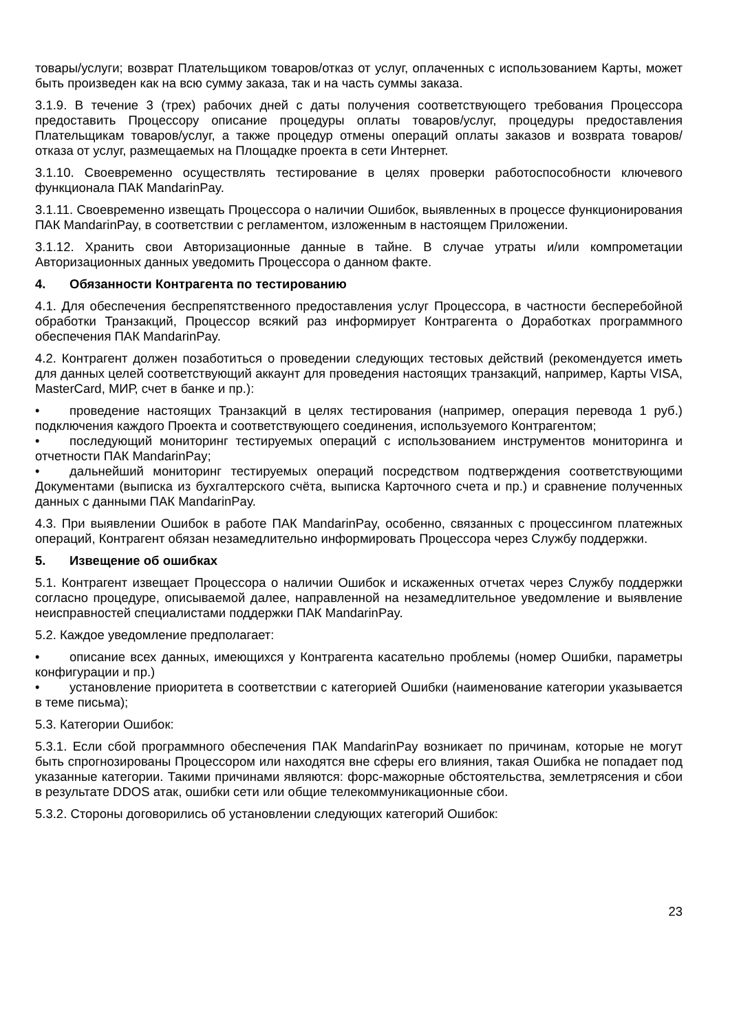товары/услуги; возврат Плательщиком товаров/отказ от услуг, оплаченных с использованием Карты, может быть произведен как на всю сумму заказа, так и на часть суммы заказа.
3.1.9. В течение 3 (трех) рабочих дней с даты получения соответствующего требования Процессора предоставить Процессору описание процедуры оплаты товаров/услуг, процедуры предоставления Плательщикам товаров/услуг, а также процедур отмены операций оплаты заказов и возврата товаров/отказа от услуг, размещаемых на Площадке проекта в сети Интернет.
3.1.10. Своевременно осуществлять тестирование в целях проверки работоспособности ключевого функционала ПАК MandarinPay.
3.1.11. Своевременно извещать Процессора о наличии Ошибок, выявленных в процессе функционирования ПАК MandarinPay, в соответствии с регламентом, изложенным в настоящем Приложении.
3.1.12. Хранить свои Авторизационные данные в тайне. В случае утраты и/или компрометации Авторизационных данных уведомить Процессора о данном факте.
4. Обязанности Контрагента по тестированию
4.1. Для обеспечения беспрепятственного предоставления услуг Процессора, в частности бесперебойной обработки Транзакций, Процессор всякий раз информирует Контрагента о Доработках программного обеспечения ПАК MandarinPay.
4.2. Контрагент должен позаботиться о проведении следующих тестовых действий (рекомендуется иметь для данных целей соответствующий аккаунт для проведения настоящих транзакций, например, Карты VISA, MasterCard, МИР, счет в банке и пр.):
• проведение настоящих Транзакций в целях тестирования (например, операция перевода 1 руб.) подключения каждого Проекта и соответствующего соединения, используемого Контрагентом;
• последующий мониторинг тестируемых операций с использованием инструментов мониторинга и отчетности ПАК MandarinPay;
• дальнейший мониторинг тестируемых операций посредством подтверждения соответствующими Документами (выписка из бухгалтерского счёта, выписка Карточного счета и пр.) и сравнение полученных данных с данными ПАК MandarinPay.
4.3. При выявлении Ошибок в работе ПАК MandarinPay, особенно, связанных с процессингом платежных операций, Контрагент обязан незамедлительно информировать Процессора через Службу поддержки.
5. Извещение об ошибках
5.1. Контрагент извещает Процессора о наличии Ошибок и искаженных отчетах через Службу поддержки согласно процедуре, описываемой далее, направленной на незамедлительное уведомление и выявление неисправностей специалистами поддержки ПАК MandarinPay.
5.2. Каждое уведомление предполагает:
• описание всех данных, имеющихся у Контрагента касательно проблемы (номер Ошибки, параметры конфигурации и пр.)
• установление приоритета в соответствии с категорией Ошибки (наименование категории указывается в теме письма);
5.3. Категории Ошибок:
5.3.1. Если сбой программного обеспечения ПАК MandarinPay возникает по причинам, которые не могут быть спрогнозированы Процессором или находятся вне сферы его влияния, такая Ошибка не попадает под указанные категории. Такими причинами являются: форс-мажорные обстоятельства, землетрясения и сбои в результате DDOS атак, ошибки сети или общие телекоммуникационные сбои.
5.3.2. Стороны договорились об установлении следующих категорий Ошибок:
23